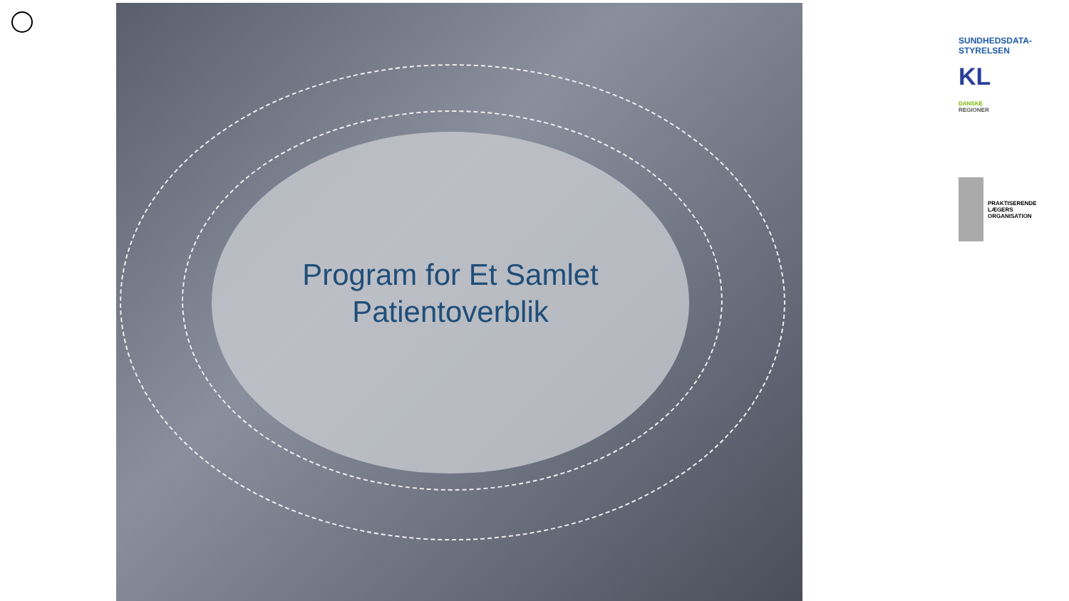Program for Et Samlet
Patientoverblik
SUNDHEDSDATA-
STYRELSEN
KL
DANSKE
REGIONER
PRAKTISERENDE
LÆGERS
ORGANISATION